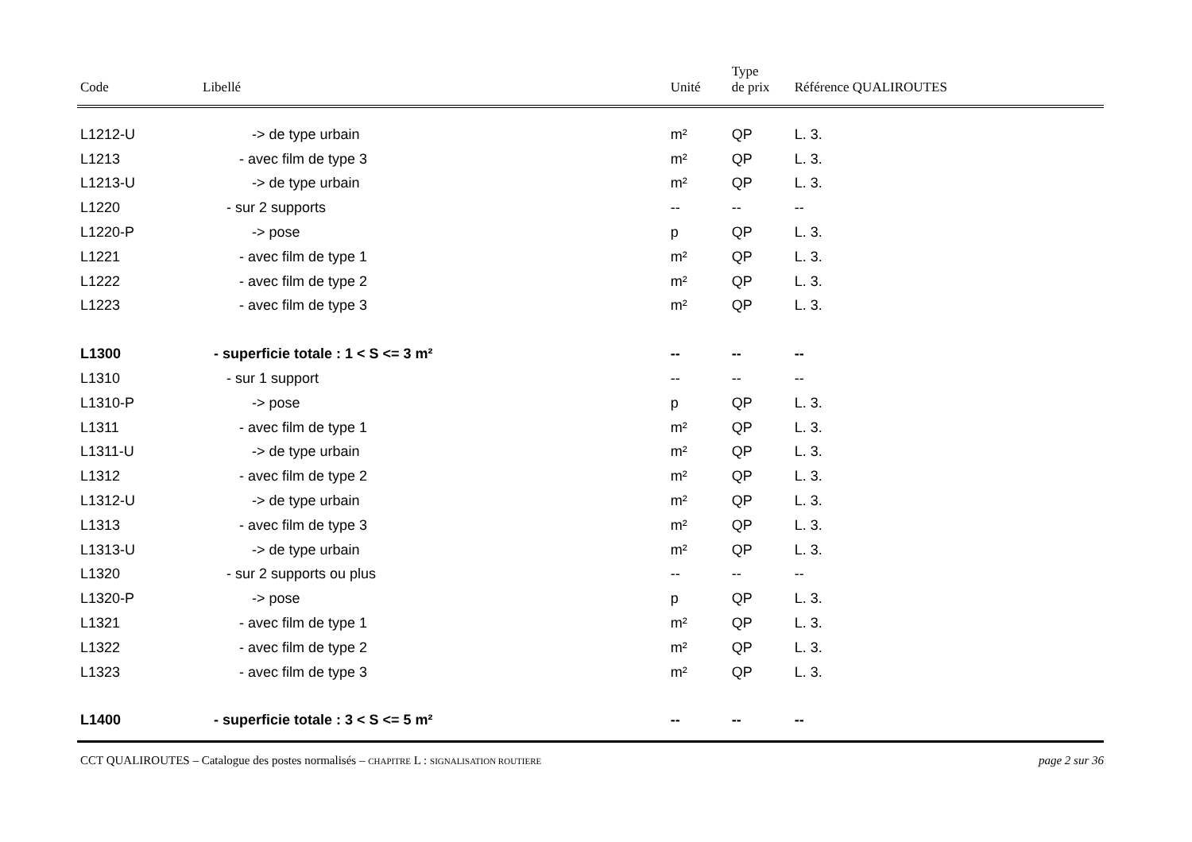| Code | Libellé | Unité | Type de prix | Référence QUALIROUTES |
| --- | --- | --- | --- | --- |
| L1212-U | -> de type urbain | m² | QP | L. 3. |
| L1213 | - avec film de type 3 | m² | QP | L. 3. |
| L1213-U | -> de type urbain | m² | QP | L. 3. |
| L1220 | - sur 2 supports | -- | -- | -- |
| L1220-P | -> pose | p | QP | L. 3. |
| L1221 | - avec film de type 1 | m² | QP | L. 3. |
| L1222 | - avec film de type 2 | m² | QP | L. 3. |
| L1223 | - avec film de type 3 | m² | QP | L. 3. |
| L1300 | - superficie totale : 1 < S <= 3 m² | -- | -- | -- |
| L1310 | - sur 1 support | -- | -- | -- |
| L1310-P | -> pose | p | QP | L. 3. |
| L1311 | - avec film de type 1 | m² | QP | L. 3. |
| L1311-U | -> de type urbain | m² | QP | L. 3. |
| L1312 | - avec film de type 2 | m² | QP | L. 3. |
| L1312-U | -> de type urbain | m² | QP | L. 3. |
| L1313 | - avec film de type 3 | m² | QP | L. 3. |
| L1313-U | -> de type urbain | m² | QP | L. 3. |
| L1320 | - sur 2 supports ou plus | -- | -- | -- |
| L1320-P | -> pose | p | QP | L. 3. |
| L1321 | - avec film de type 1 | m² | QP | L. 3. |
| L1322 | - avec film de type 2 | m² | QP | L. 3. |
| L1323 | - avec film de type 3 | m² | QP | L. 3. |
| L1400 | - superficie totale : 3 < S <= 5 m² | -- | -- | -- |
CCT QUALIROUTES – Catalogue des postes normalisés – CHAPITRE L : SIGNALISATION ROUTIERE page 2 sur 36